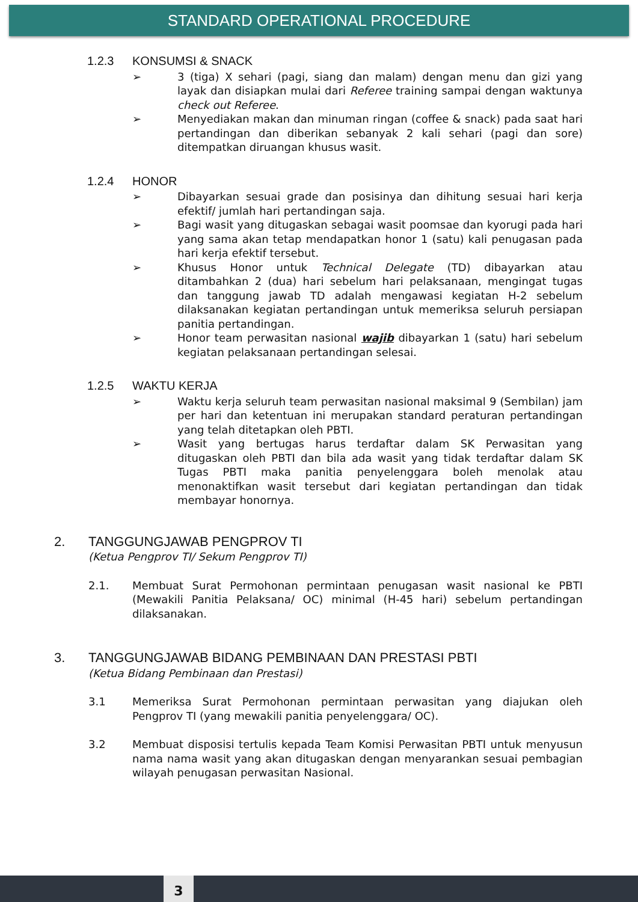STANDARD OPERATIONAL PROCEDURE
1.2.3 KONSUMSI & SNACK
➢ 3 (tiga) X sehari (pagi, siang dan malam) dengan menu dan gizi yang layak dan disiapkan mulai dari Referee training sampai dengan waktunya check out Referee.
➢ Menyediakan makan dan minuman ringan (coffee & snack) pada saat hari pertandingan dan diberikan sebanyak 2 kali sehari (pagi dan sore) ditempatkan diruangan khusus wasit.
1.2.4 HONOR
➢ Dibayarkan sesuai grade dan posisinya dan dihitung sesuai hari kerja efektif/ jumlah hari pertandingan saja.
➢ Bagi wasit yang ditugaskan sebagai wasit poomsae dan kyorugi pada hari yang sama akan tetap mendapatkan honor 1 (satu) kali penugasan pada hari kerja efektif tersebut.
➢ Khusus Honor untuk Technical Delegate (TD) dibayarkan atau ditambahkan 2 (dua) hari sebelum hari pelaksanaan, mengingat tugas dan tanggung jawab TD adalah mengawasi kegiatan H-2 sebelum dilaksanakan kegiatan pertandingan untuk memeriksa seluruh persiapan panitia pertandingan.
➢ Honor team perwasitan nasional wajib dibayarkan 1 (satu) hari sebelum kegiatan pelaksanaan pertandingan selesai.
1.2.5 WAKTU KERJA
➢ Waktu kerja seluruh team perwasitan nasional maksimal 9 (Sembilan) jam per hari dan ketentuan ini merupakan standard peraturan pertandingan yang telah ditetapkan oleh PBTI.
➢ Wasit yang bertugas harus terdaftar dalam SK Perwasitan yang ditugaskan oleh PBTI dan bila ada wasit yang tidak terdaftar dalam SK Tugas PBTI maka panitia penyelenggara boleh menolak atau menonaktifkan wasit tersebut dari kegiatan pertandingan dan tidak membayar honornya.
2. TANGGUNGJAWAB PENGPROV TI
(Ketua Pengprov TI/ Sekum Pengprov TI)
2.1. Membuat Surat Permohonan permintaan penugasan wasit nasional ke PBTI (Mewakili Panitia Pelaksana/ OC) minimal (H-45 hari) sebelum pertandingan dilaksanakan.
3. TANGGUNGJAWAB BIDANG PEMBINAAN DAN PRESTASI PBTI
(Ketua Bidang Pembinaan dan Prestasi)
3.1 Memeriksa Surat Permohonan permintaan perwasitan yang diajukan oleh Pengprov TI (yang mewakili panitia penyelenggara/ OC).
3.2 Membuat disposisi tertulis kepada Team Komisi Perwasitan PBTI untuk menyusun nama nama wasit yang akan ditugaskan dengan menyarankan sesuai pembagian wilayah penugasan perwasitan Nasional.
3